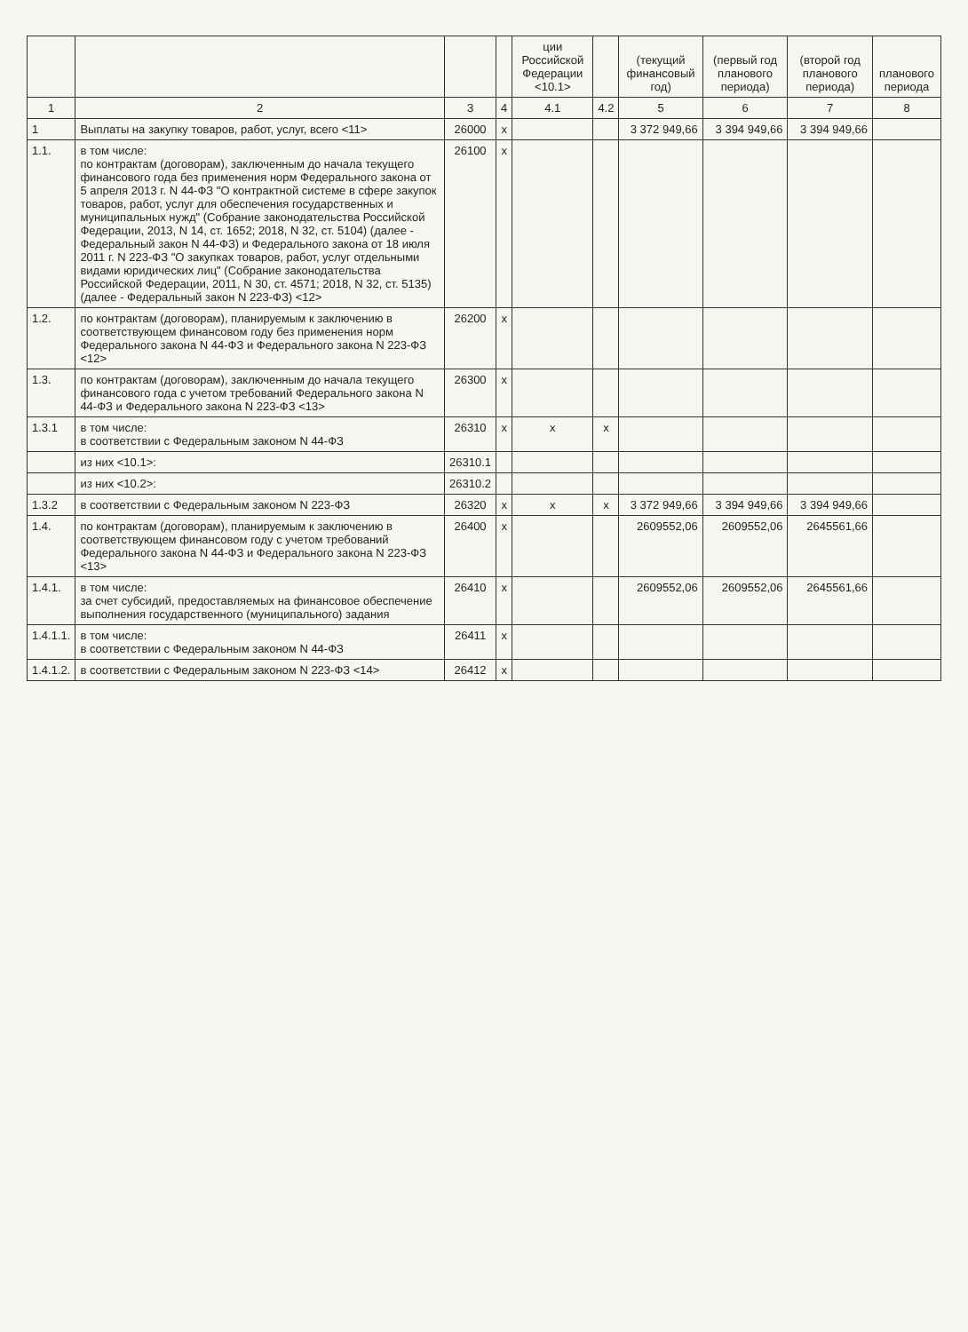| | | | | ции Российской Федерации <10.1> | | (текущий финансовый год) | (первый год планового периода) | (второй год планового периода) | планового периода |
| --- | --- | --- | --- | --- | --- | --- | --- | --- | --- |
| 1 | 2 | 3 | 4 | 4.1 | 4.2 | 5 | 6 | 7 | 8 |
| 1 | Выплаты на закупку товаров, работ, услуг, всего <11> | 26000 | x | | | 3 372 949,66 | 3 394 949,66 | 3 394 949,66 | |
| 1.1. | в том числе: по контрактам (договорам), заключенным до начала текущего финансового года без применения норм Федерального закона от 5 апреля 2013 г. N 44-ФЗ "О контрактной системе в сфере закупок товаров, работ, услуг для обеспечения государственных и муниципальных нужд" (Собрание законодательства Российской Федерации, 2013, N 14, ст. 1652; 2018, N 32, ст. 5104) (далее - Федеральный закон N 44-ФЗ) и Федерального закона от 18 июля 2011 г. N 223-ФЗ "О закупках товаров, работ, услуг отдельными видами юридических лиц" (Собрание законодательства Российской Федерации, 2011, N 30, ст. 4571; 2018, N 32, ст. 5135) (далее - Федеральный закон N 223-ФЗ) <12> | 26100 | x | | | | | | |
| 1.2. | по контрактам (договорам), планируемым к заключению в соответствующем финансовом году без применения норм Федерального закона N 44-ФЗ и Федерального закона N 223-ФЗ <12> | 26200 | x | | | | | | |
| 1.3. | по контрактам (договорам), заключенным до начала текущего финансового года с учетом требований Федерального закона N 44-ФЗ и Федерального закона N 223-ФЗ <13> | 26300 | x | | | | | | |
| 1.3.1 | в том числе: в соответствии с Федеральным законом N 44-ФЗ | 26310 | x | x | x | | | | |
| | из них <10.1>: | 26310.1 | | | | | | | |
| | из них <10.2>: | 26310.2 | | | | | | | |
| 1.3.2 | в соответствии с Федеральным законом N 223-ФЗ | 26320 | x | x | x | 3 372 949,66 | 3 394 949,66 | 3 394 949,66 | |
| 1.4. | по контрактам (договорам), планируемым к заключению в соответствующем финансовом году с учетом требований Федерального закона N 44-ФЗ и Федерального закона N 223-ФЗ <13> | 26400 | x | | | 2609552,06 | 2609552,06 | 2645561,66 | |
| 1.4.1. | в том числе: за счет субсидий, предоставляемых на финансовое обеспечение выполнения государственного (муниципального) задания | 26410 | x | | | 2609552,06 | 2609552,06 | 2645561,66 | |
| 1.4.1.1. | в том числе: в соответствии с Федеральным законом N 44-ФЗ | 26411 | x | | | | | | |
| 1.4.1.2. | в соответствии с Федеральным законом N 223-ФЗ <14> | 26412 | x | | | | | | |